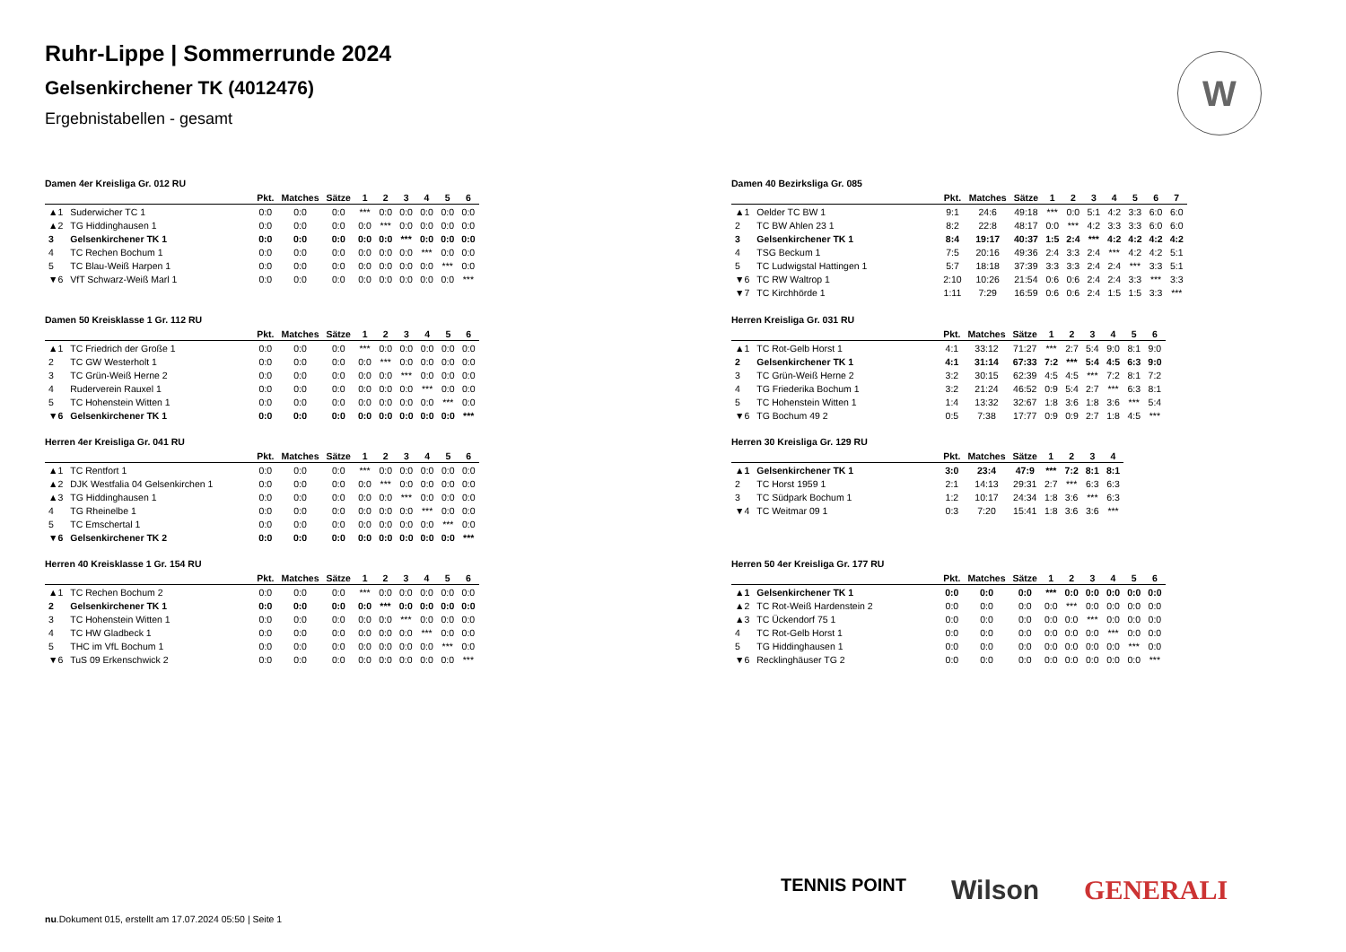Ruhr-Lippe | Sommerrunde 2024
Gelsenkirchener TK (4012476)
Ergebnistabellen - gesamt
W
Damen 4er Kreisliga Gr. 012 RU
| | | Pkt. | Matches | Sätze | 1 | 2 | 3 | 4 | 5 | 6 |
| --- | --- | --- | --- | --- | --- | --- | --- | --- | --- | --- |
| ▲1 | Suderwicher TC 1 | 0:0 | 0:0 | 0:0 | *** | 0:0 | 0:0 | 0:0 | 0:0 | 0:0 |
| ▲2 | TG Hiddinghausen 1 | 0:0 | 0:0 | 0:0 | 0:0 | *** | 0:0 | 0:0 | 0:0 | 0:0 |
| 3 | Gelsenkirchener TK 1 | 0:0 | 0:0 | 0:0 | 0:0 | 0:0 | *** | 0:0 | 0:0 | 0:0 |
| 4 | TC Rechen Bochum 1 | 0:0 | 0:0 | 0:0 | 0:0 | 0:0 | 0:0 | *** | 0:0 | 0:0 |
| 5 | TC Blau-Weiß Harpen 1 | 0:0 | 0:0 | 0:0 | 0:0 | 0:0 | 0:0 | 0:0 | *** | 0:0 |
| ▼6 | VfT Schwarz-Weiß Marl 1 | 0:0 | 0:0 | 0:0 | 0:0 | 0:0 | 0:0 | 0:0 | 0:0 | *** |
Damen 50 Kreisklasse 1 Gr. 112 RU
| | | Pkt. | Matches | Sätze | 1 | 2 | 3 | 4 | 5 | 6 |
| --- | --- | --- | --- | --- | --- | --- | --- | --- | --- | --- |
| ▲1 | TC Friedrich der Große 1 | 0:0 | 0:0 | 0:0 | *** | 0:0 | 0:0 | 0:0 | 0:0 | 0:0 |
| 2 | TC GW Westerholt 1 | 0:0 | 0:0 | 0:0 | 0:0 | *** | 0:0 | 0:0 | 0:0 | 0:0 |
| 3 | TC Grün-Weiß Herne 2 | 0:0 | 0:0 | 0:0 | 0:0 | 0:0 | *** | 0:0 | 0:0 | 0:0 |
| 4 | Ruderverein Rauxel 1 | 0:0 | 0:0 | 0:0 | 0:0 | 0:0 | 0:0 | *** | 0:0 | 0:0 |
| 5 | TC Hohenstein Witten 1 | 0:0 | 0:0 | 0:0 | 0:0 | 0:0 | 0:0 | 0:0 | *** | 0:0 |
| ▼6 | Gelsenkirchener TK 1 | 0:0 | 0:0 | 0:0 | 0:0 | 0:0 | 0:0 | 0:0 | 0:0 | *** |
Herren 4er Kreisliga Gr. 041 RU
| | | Pkt. | Matches | Sätze | 1 | 2 | 3 | 4 | 5 | 6 |
| --- | --- | --- | --- | --- | --- | --- | --- | --- | --- | --- |
| ▲1 | TC Rentfort 1 | 0:0 | 0:0 | 0:0 | *** | 0:0 | 0:0 | 0:0 | 0:0 | 0:0 |
| ▲2 | DJK Westfalia 04 Gelsenkirchen 1 | 0:0 | 0:0 | 0:0 | 0:0 | *** | 0:0 | 0:0 | 0:0 | 0:0 |
| ▲3 | TG Hiddinghausen 1 | 0:0 | 0:0 | 0:0 | 0:0 | 0:0 | *** | 0:0 | 0:0 | 0:0 |
| 4 | TG Rheinelbe 1 | 0:0 | 0:0 | 0:0 | 0:0 | 0:0 | 0:0 | *** | 0:0 | 0:0 |
| 5 | TC Emschertal 1 | 0:0 | 0:0 | 0:0 | 0:0 | 0:0 | 0:0 | 0:0 | *** | 0:0 |
| ▼6 | Gelsenkirchener TK 2 | 0:0 | 0:0 | 0:0 | 0:0 | 0:0 | 0:0 | 0:0 | 0:0 | *** |
Herren 40 Kreisklasse 1 Gr. 154 RU
| | | Pkt. | Matches | Sätze | 1 | 2 | 3 | 4 | 5 | 6 |
| --- | --- | --- | --- | --- | --- | --- | --- | --- | --- | --- |
| ▲1 | TC Rechen Bochum 2 | 0:0 | 0:0 | 0:0 | *** | 0:0 | 0:0 | 0:0 | 0:0 | 0:0 |
| 2 | Gelsenkirchener TK 1 | 0:0 | 0:0 | 0:0 | 0:0 | *** | 0:0 | 0:0 | 0:0 | 0:0 |
| 3 | TC Hohenstein Witten 1 | 0:0 | 0:0 | 0:0 | 0:0 | 0:0 | *** | 0:0 | 0:0 | 0:0 |
| 4 | TC HW Gladbeck 1 | 0:0 | 0:0 | 0:0 | 0:0 | 0:0 | 0:0 | *** | 0:0 | 0:0 |
| 5 | THC im VfL Bochum 1 | 0:0 | 0:0 | 0:0 | 0:0 | 0:0 | 0:0 | 0:0 | *** | 0:0 |
| ▼6 | TuS 09 Erkenschwick 2 | 0:0 | 0:0 | 0:0 | 0:0 | 0:0 | 0:0 | 0:0 | 0:0 | *** |
Damen 40 Bezirksliga Gr. 085
| | | Pkt. | Matches | Sätze | 1 | 2 | 3 | 4 | 5 | 6 | 7 |
| --- | --- | --- | --- | --- | --- | --- | --- | --- | --- | --- | --- |
| ▲1 | Oelder TC BW 1 | 9:1 | 24:6 | 49:18 | *** | 0:0 | 5:1 | 4:2 | 3:3 | 6:0 | 6:0 |
| 2 | TC BW Ahlen 23 1 | 8:2 | 22:8 | 48:17 | 0:0 | *** | 4:2 | 3:3 | 3:3 | 6:0 | 6:0 |
| 3 | Gelsenkirchener TK 1 | 8:4 | 19:17 | 40:37 | 1:5 | 2:4 | *** | 4:2 | 4:2 | 4:2 | 4:2 |
| 4 | TSG Beckum 1 | 7:5 | 20:16 | 49:36 | 2:4 | 3:3 | 2:4 | *** | 4:2 | 4:2 | 5:1 |
| 5 | TC Ludwigstal Hattingen 1 | 5:7 | 18:18 | 37:39 | 3:3 | 3:3 | 2:4 | 2:4 | *** | 3:3 | 5:1 |
| ▼6 | TC RW Waltrop 1 | 2:10 | 10:26 | 21:54 | 0:6 | 0:6 | 2:4 | 2:4 | 3:3 | *** | 3:3 |
| ▼7 | TC Kirchhörde 1 | 1:11 | 7:29 | 16:59 | 0:6 | 0:6 | 2:4 | 1:5 | 1:5 | 3:3 | *** |
Herren Kreisliga Gr. 031 RU
| | | Pkt. | Matches | Sätze | 1 | 2 | 3 | 4 | 5 | 6 |
| --- | --- | --- | --- | --- | --- | --- | --- | --- | --- | --- |
| ▲1 | TC Rot-Gelb Horst 1 | 4:1 | 33:12 | 71:27 | *** | 2:7 | 5:4 | 9:0 | 8:1 | 9:0 |
| 2 | Gelsenkirchener TK 1 | 4:1 | 31:14 | 67:33 | 7:2 | *** | 5:4 | 4:5 | 6:3 | 9:0 |
| 3 | TC Grün-Weiß Herne 2 | 3:2 | 30:15 | 62:39 | 4:5 | 4:5 | *** | 7:2 | 8:1 | 7:2 |
| 4 | TG Friederika Bochum 1 | 3:2 | 21:24 | 46:52 | 0:9 | 5:4 | 2:7 | *** | 6:3 | 8:1 |
| 5 | TC Hohenstein Witten 1 | 1:4 | 13:32 | 32:67 | 1:8 | 3:6 | 1:8 | 3:6 | *** | 5:4 |
| ▼6 | TG Bochum 49 2 | 0:5 | 7:38 | 17:77 | 0:9 | 0:9 | 2:7 | 1:8 | 4:5 | *** |
Herren 30 Kreisliga Gr. 129 RU
| | | Pkt. | Matches | Sätze | 1 | 2 | 3 | 4 |
| --- | --- | --- | --- | --- | --- | --- | --- | --- |
| ▲1 | Gelsenkirchener TK 1 | 3:0 | 23:4 | 47:9 | *** | 7:2 | 8:1 | 8:1 |
| 2 | TC Horst 1959 1 | 2:1 | 14:13 | 29:31 | 2:7 | *** | 6:3 | 6:3 |
| 3 | TC Südpark Bochum 1 | 1:2 | 10:17 | 24:34 | 1:8 | 3:6 | *** | 6:3 |
| ▼4 | TC Weitmar 09 1 | 0:3 | 7:20 | 15:41 | 1:8 | 3:6 | 3:6 | *** |
Herren 50 4er Kreisliga Gr. 177 RU
| | | Pkt. | Matches | Sätze | 1 | 2 | 3 | 4 | 5 | 6 |
| --- | --- | --- | --- | --- | --- | --- | --- | --- | --- | --- |
| ▲1 | Gelsenkirchener TK 1 | 0:0 | 0:0 | 0:0 | *** | 0:0 | 0:0 | 0:0 | 0:0 | 0:0 |
| ▲2 | TC Rot-Weiß Hardenstein 2 | 0:0 | 0:0 | 0:0 | 0:0 | *** | 0:0 | 0:0 | 0:0 | 0:0 |
| ▲3 | TC Ückendorf 75 1 | 0:0 | 0:0 | 0:0 | 0:0 | 0:0 | *** | 0:0 | 0:0 | 0:0 |
| 4 | TC Rot-Gelb Horst 1 | 0:0 | 0:0 | 0:0 | 0:0 | 0:0 | 0:0 | *** | 0:0 | 0:0 |
| 5 | TG Hiddinghausen 1 | 0:0 | 0:0 | 0:0 | 0:0 | 0:0 | 0:0 | 0:0 | *** | 0:0 |
| ▼6 | Recklinghäuser TG 2 | 0:0 | 0:0 | 0:0 | 0:0 | 0:0 | 0:0 | 0:0 | 0:0 | *** |
TENNIS POINT Wilson GENERALI
nu.Dokument 015, erstellt am 17.07.2024 05:50 | Seite 1